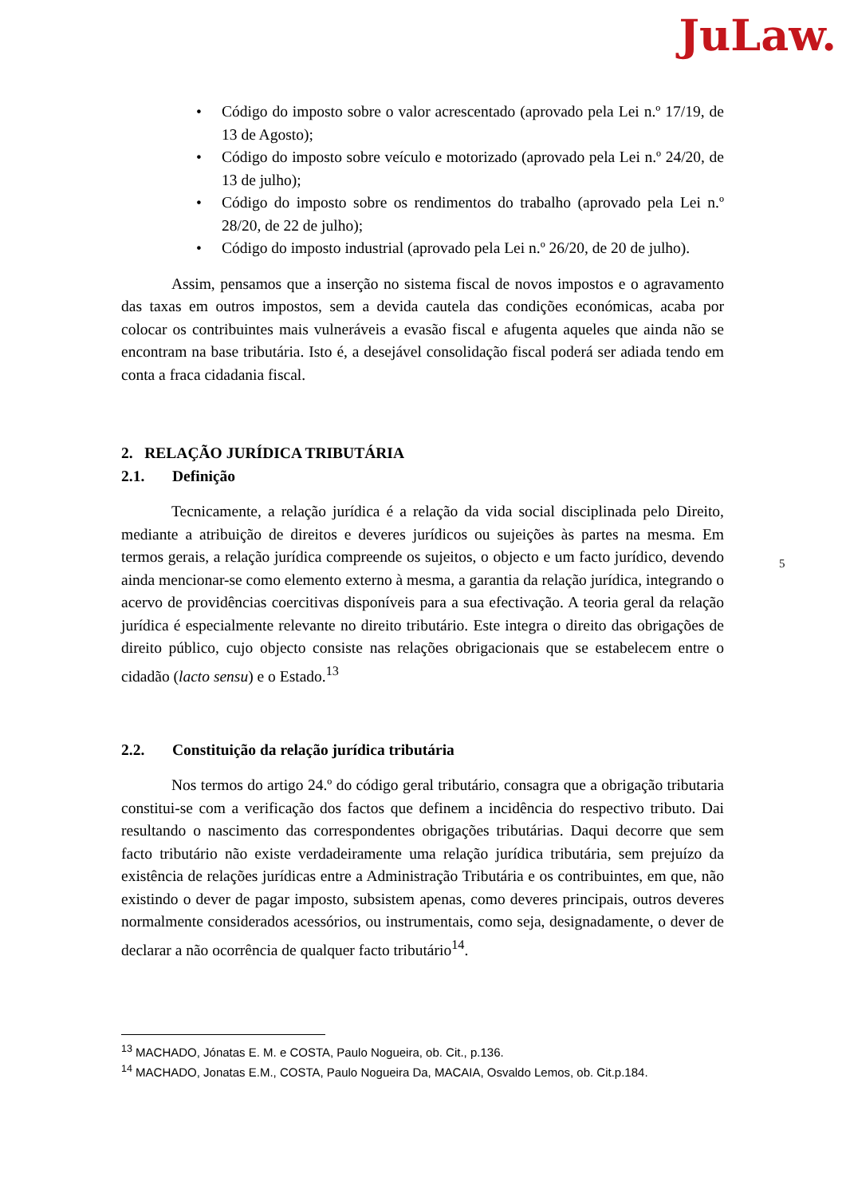JuLaw.
• Código do imposto sobre o valor acrescentado (aprovado pela Lei n.º 17/19, de 13 de Agosto);
• Código do imposto sobre veículo e motorizado (aprovado pela Lei n.º 24/20, de 13 de julho);
• Código do imposto sobre os rendimentos do trabalho (aprovado pela Lei n.º 28/20, de 22 de julho);
• Código do imposto industrial (aprovado pela Lei n.º 26/20, de 20 de julho).
Assim, pensamos que a inserção no sistema fiscal de novos impostos e o agravamento das taxas em outros impostos, sem a devida cautela das condições económicas, acaba por colocar os contribuintes mais vulneráveis a evasão fiscal e afugenta aqueles que ainda não se encontram na base tributária. Isto é, a desejável consolidação fiscal poderá ser adiada tendo em conta a fraca cidadania fiscal.
2. RELAÇÃO JURÍDICA TRIBUTÁRIA
2.1. Definição
Tecnicamente, a relação jurídica é a relação da vida social disciplinada pelo Direito, mediante a atribuição de direitos e deveres jurídicos ou sujeições às partes na mesma. Em termos gerais, a relação jurídica compreende os sujeitos, o objecto e um facto jurídico, devendo ainda mencionar-se como elemento externo à mesma, a garantia da relação jurídica, integrando o acervo de providências coercitivas disponíveis para a sua efectivação. A teoria geral da relação jurídica é especialmente relevante no direito tributário. Este integra o direito das obrigações de direito público, cujo objecto consiste nas relações obrigacionais que se estabelecem entre o cidadão (lacto sensu) e o Estado.<sup>13</sup>
2.2. Constituição da relação jurídica tributária
Nos termos do artigo 24.º do código geral tributário, consagra que a obrigação tributaria constitui-se com a verificação dos factos que definem a incidência do respectivo tributo. Dai resultando o nascimento das correspondentes obrigações tributárias. Daqui decorre que sem facto tributário não existe verdadeiramente uma relação jurídica tributária, sem prejuízo da existência de relações jurídicas entre a Administração Tributária e os contribuintes, em que, não existindo o dever de pagar imposto, subsistem apenas, como deveres principais, outros deveres normalmente considerados acessórios, ou instrumentais, como seja, designadamente, o dever de declarar a não ocorrência de qualquer facto tributário<sup>14</sup>.
5
<sup>13</sup> MACHADO, Jónatas E. M. e COSTA, Paulo Nogueira, ob. Cit., p.136.
<sup>14</sup> MACHADO, Jonatas E.M., COSTA, Paulo Nogueira Da, MACAIA, Osvaldo Lemos, ob. Cit.p.184.